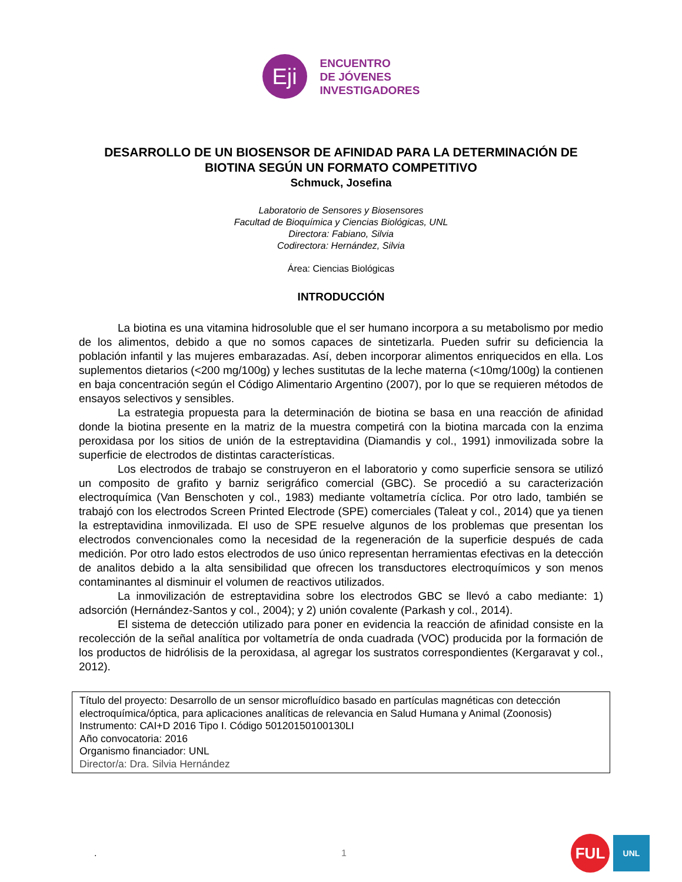Eji
ENCUENTRO
DE JÓVENES
INVESTIGADORES
DESARROLLO DE UN BIOSENSOR DE AFINIDAD PARA LA DETERMINACIÓN DE
BIOTINA SEGÚN UN FORMATO COMPETITIVO
Schmuck, Josefina
Laboratorio de Sensores y Biosensores
Facultad de Bioquímica y Ciencias Biológicas, UNL
Directora: Fabiano, Silvia
Codirectora: Hernández, Silvia
Área: Ciencias Biológicas
INTRODUCCIÓN
La biotina es una vitamina hidrosoluble que el ser humano incorpora a su metabolismo por medio de los alimentos, debido a que no somos capaces de sintetizarla. Pueden sufrir su deficiencia la población infantil y las mujeres embarazadas. Así, deben incorporar alimentos enriquecidos en ella. Los suplementos dietarios (<200 mg/100g) y leches sustitutas de la leche materna (<10mg/100g) la contienen en baja concentración según el Código Alimentario Argentino (2007), por lo que se requieren métodos de ensayos selectivos y sensibles.
La estrategia propuesta para la determinación de biotina se basa en una reacción de afinidad donde la biotina presente en la matriz de la muestra competirá con la biotina marcada con la enzima peroxidasa por los sitios de unión de la estreptavidina (Diamandis y col., 1991) inmovilizada sobre la superficie de electrodos de distintas características.
Los electrodos de trabajo se construyeron en el laboratorio y como superficie sensora se utilizó un composito de grafito y barniz serigráfico comercial (GBC). Se procedió a su caracterización electroquímica (Van Benschoten y col., 1983) mediante voltametría cíclica. Por otro lado, también se trabajó con los electrodos Screen Printed Electrode (SPE) comerciales (Taleat y col., 2014) que ya tienen la estreptavidina inmovilizada. El uso de SPE resuelve algunos de los problemas que presentan los electrodos convencionales como la necesidad de la regeneración de la superficie después de cada medición. Por otro lado estos electrodos de uso único representan herramientas efectivas en la detección de analitos debido a la alta sensibilidad que ofrecen los transductores electroquímicos y son menos contaminantes al disminuir el volumen de reactivos utilizados.
La inmovilización de estreptavidina sobre los electrodos GBC se llevó a cabo mediante: 1) adsorción (Hernández-Santos y col., 2004); y 2) unión covalente (Parkash y col., 2014).
El sistema de detección utilizado para poner en evidencia la reacción de afinidad consiste en la recolección de la señal analítica por voltametría de onda cuadrada (VOC) producida por la formación de los productos de hidrólisis de la peroxidasa, al agregar los sustratos correspondientes (Kergaravat y col., 2012).
Título del proyecto: Desarrollo de un sensor microfluídico basado en partículas magnéticas con detección electroquímica/óptica, para aplicaciones analíticas de relevancia en Salud Humana y Animal (Zoonosis)
Instrumento: CAI+D 2016 Tipo I. Código 50120150100130LI
Año convocatoria: 2016
Organismo financiador: UNL
Director/a: Dra. Silvia Hernández
. 1
FUL
UNL